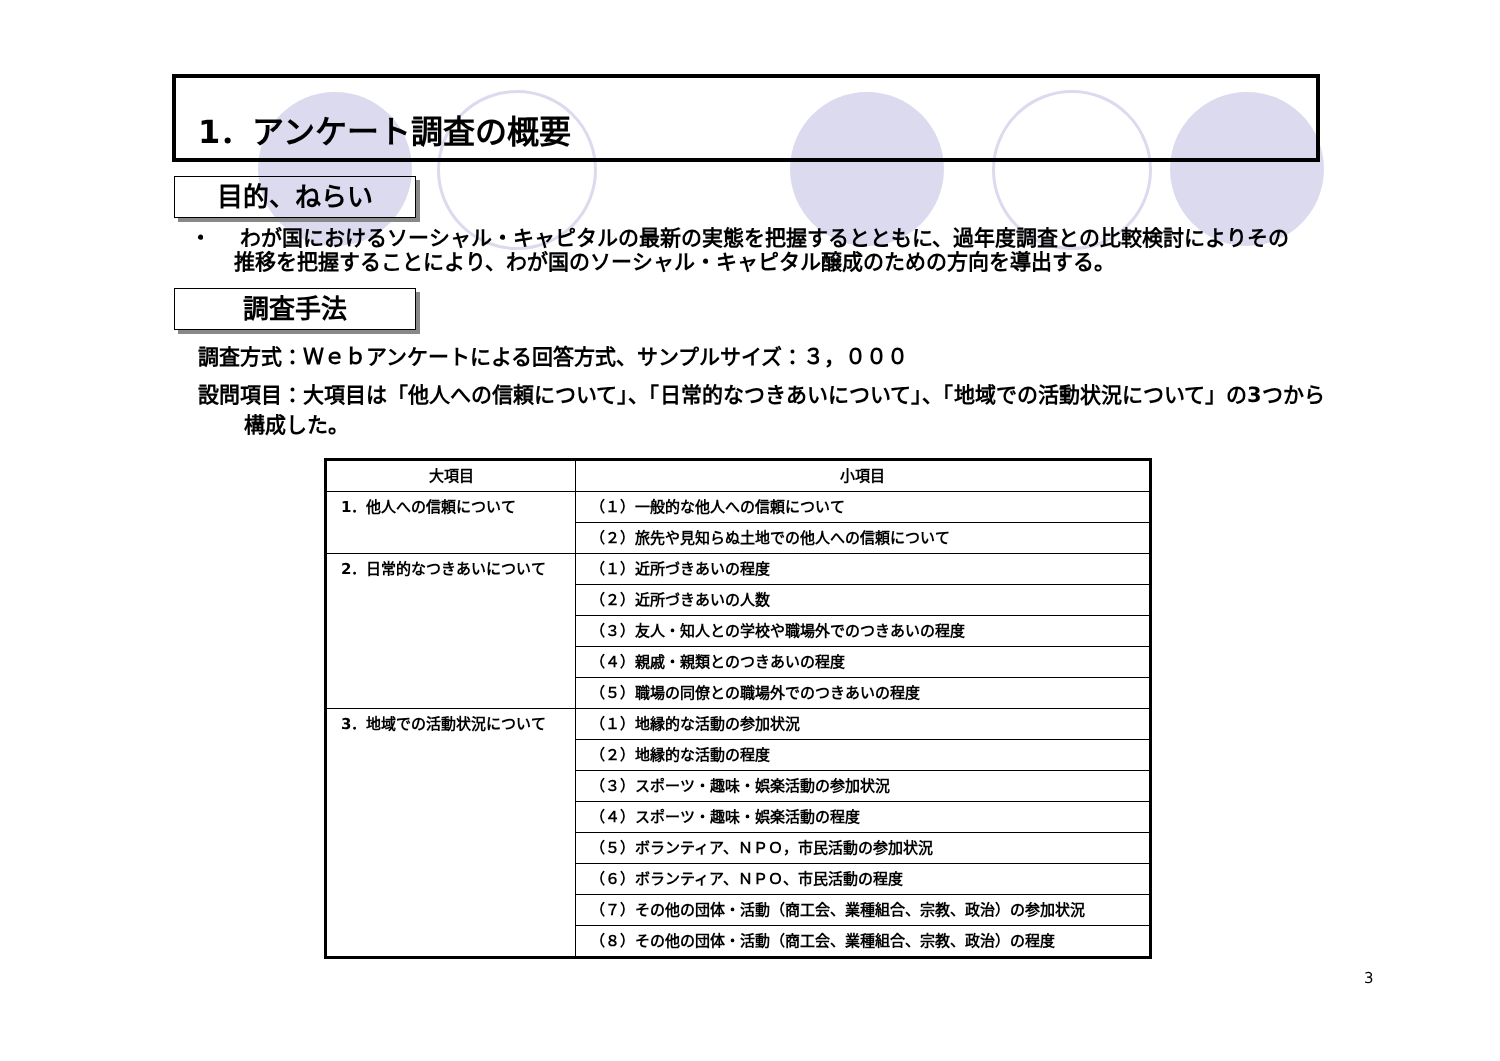1．アンケート調査の概要
目的、ねらい
・ わが国におけるソーシャル・キャピタルの最新の実態を把握するとともに、過年度調査との比較検討によりその推移を把握することにより、わが国のソーシャル・キャピタル醸成のための方向を導出する。
調査手法
調査方式：Ｗｅｂアンケートによる回答方式、サンプルサイズ：３，０００
設問項目：大項目は「他人への信頼について」、「日常的なつきあいについて」、「地域での活動状況について」の3つから構成した。
| 大項目 | 小項目 |
| --- | --- |
| 1．他人への信頼について | （１）一般的な他人への信頼について |
| | （２）旅先や見知らぬ土地での他人への信頼について |
| 2．日常的なつきあいについて | （１）近所づきあいの程度 |
| | （２）近所づきあいの人数 |
| | （３）友人・知人との学校や職場外でのつきあいの程度 |
| | （４）親戚・親類とのつきあいの程度 |
| | （５）職場の同僚との職場外でのつきあいの程度 |
| 3．地域での活動状況について | （１）地縁的な活動の参加状況 |
| | （２）地縁的な活動の程度 |
| | （３）スポーツ・趣味・娯楽活動の参加状況 |
| | （４）スポーツ・趣味・娯楽活動の程度 |
| | （５）ボランティア、ＮＰＯ，市民活動の参加状況 |
| | （６）ボランティア、ＮＰＯ、市民活動の程度 |
| | （７）その他の団体・活動（商工会、業種組合、宗教、政治）の参加状況 |
| | （８）その他の団体・活動（商工会、業種組合、宗教、政治）の程度 |
3